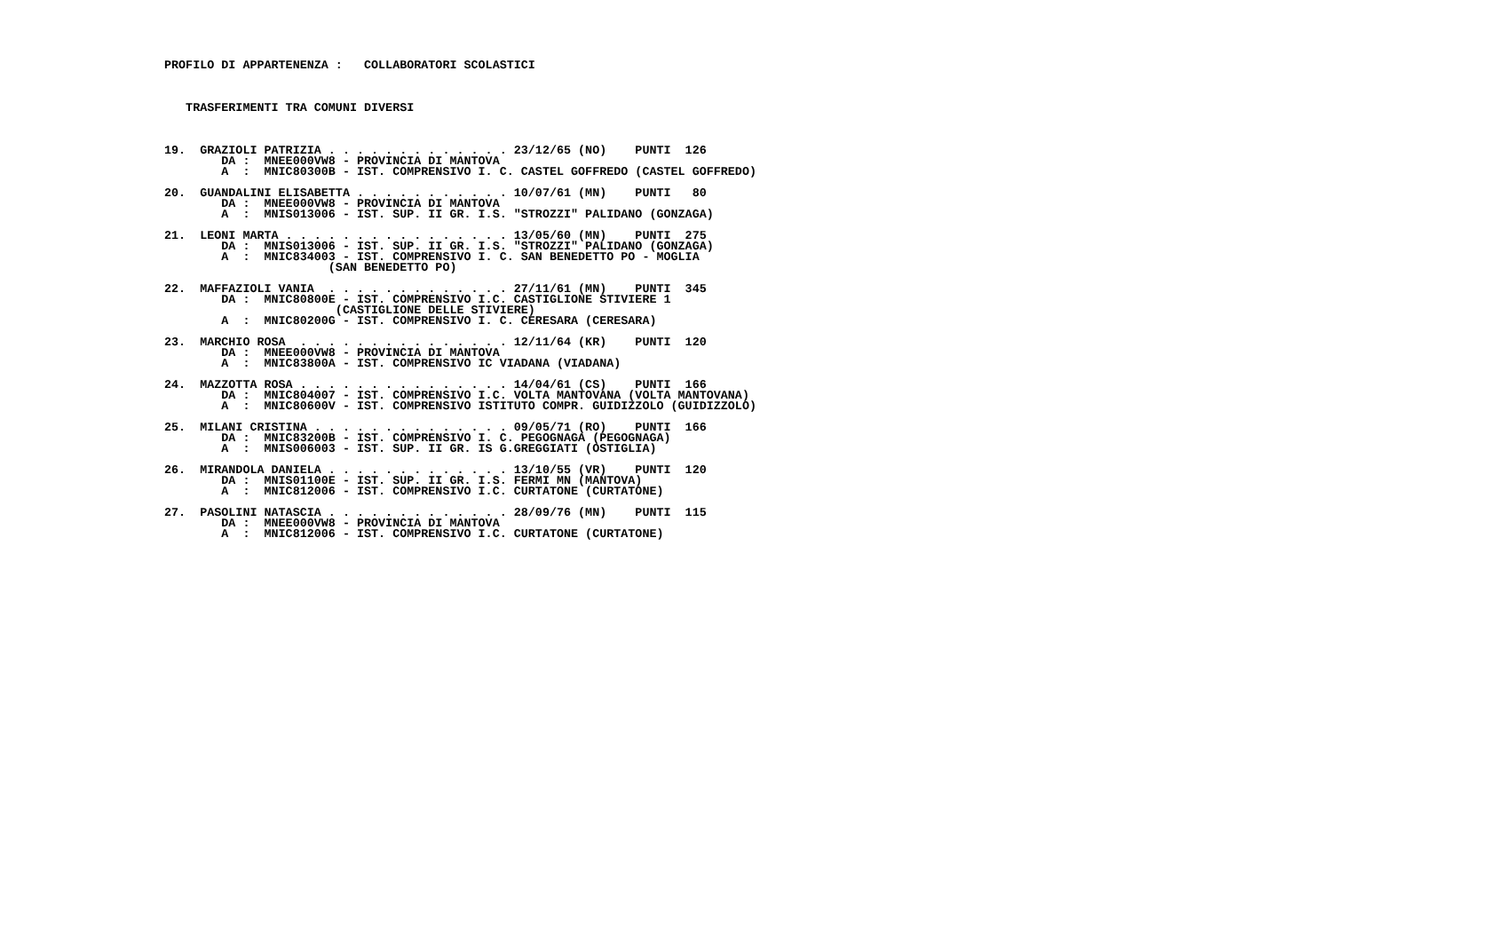PROFILO DI APPARTENENZA :   COLLABORATORI SCOLASTICI



   TRASFERIMENTI TRA COMUNI DIVERSI



19.  GRAZIOLI PATRIZIA . . . . . . . . . . . . . 23/12/65 (NO)    PUNTI  126
        DA :  MNEE000VW8 - PROVINCIA DI MANTOVA
        A  :  MNIC80300B - IST. COMPRENSIVO I. C. CASTEL GOFFREDO (CASTEL GOFFREDO)

20.  GUANDALINI ELISABETTA . . . . . . . . . . . 10/07/61 (MN)    PUNTI   80
        DA :  MNEE000VW8 - PROVINCIA DI MANTOVA
        A  :  MNIS013006 - IST. SUP. II GR. I.S. "STROZZI" PALIDANO (GONZAGA)

21.  LEONI MARTA . . . . . . . . . . . . . . . . 13/05/60 (MN)    PUNTI  275
        DA :  MNIS013006 - IST. SUP. II GR. I.S. "STROZZI" PALIDANO (GONZAGA)
        A  :  MNIC834003 - IST. COMPRENSIVO I. C. SAN BENEDETTO PO - MOGLIA
                       (SAN BENEDETTO PO)

22.  MAFFAZIOLI VANIA  . . . . . . . . . . . . . 27/11/61 (MN)    PUNTI  345
        DA :  MNIC80800E - IST. COMPRENSIVO I.C. CASTIGLIONE STIVIERE 1
                        (CASTIGLIONE DELLE STIVIERE)
        A  :  MNIC80200G - IST. COMPRENSIVO I. C. CERESARA (CERESARA)

23.  MARCHIO ROSA  . . . . . . . . . . . . . . . 12/11/64 (KR)    PUNTI  120
        DA :  MNEE000VW8 - PROVINCIA DI MANTOVA
        A  :  MNIC83800A - IST. COMPRENSIVO IC VIADANA (VIADANA)

24.  MAZZOTTA ROSA . . . . . . . . . . . . . . . 14/04/61 (CS)    PUNTI  166
        DA :  MNIC804007 - IST. COMPRENSIVO I.C. VOLTA MANTOVANA (VOLTA MANTOVANA)
        A  :  MNIC80600V - IST. COMPRENSIVO ISTITUTO COMPR. GUIDIZZOLO (GUIDIZZOLO)

25.  MILANI CRISTINA . . . . . . . . . . . . . . 09/05/71 (RO)    PUNTI  166
        DA :  MNIC83200B - IST. COMPRENSIVO I. C. PEGOGNAGA (PEGOGNAGA)
        A  :  MNIS006003 - IST. SUP. II GR. IS G.GREGGIATI (OSTIGLIA)

26.  MIRANDOLA DANIELA . . . . . . . . . . . . . 13/10/55 (VR)    PUNTI  120
        DA :  MNIS01100E - IST. SUP. II GR. I.S. FERMI MN (MANTOVA)
        A  :  MNIC812006 - IST. COMPRENSIVO I.C. CURTATONE (CURTATONE)

27.  PASOLINI NATASCIA . . . . . . . . . . . . . 28/09/76 (MN)    PUNTI  115
        DA :  MNEE000VW8 - PROVINCIA DI MANTOVA
        A  :  MNIC812006 - IST. COMPRENSIVO I.C. CURTATONE (CURTATONE)